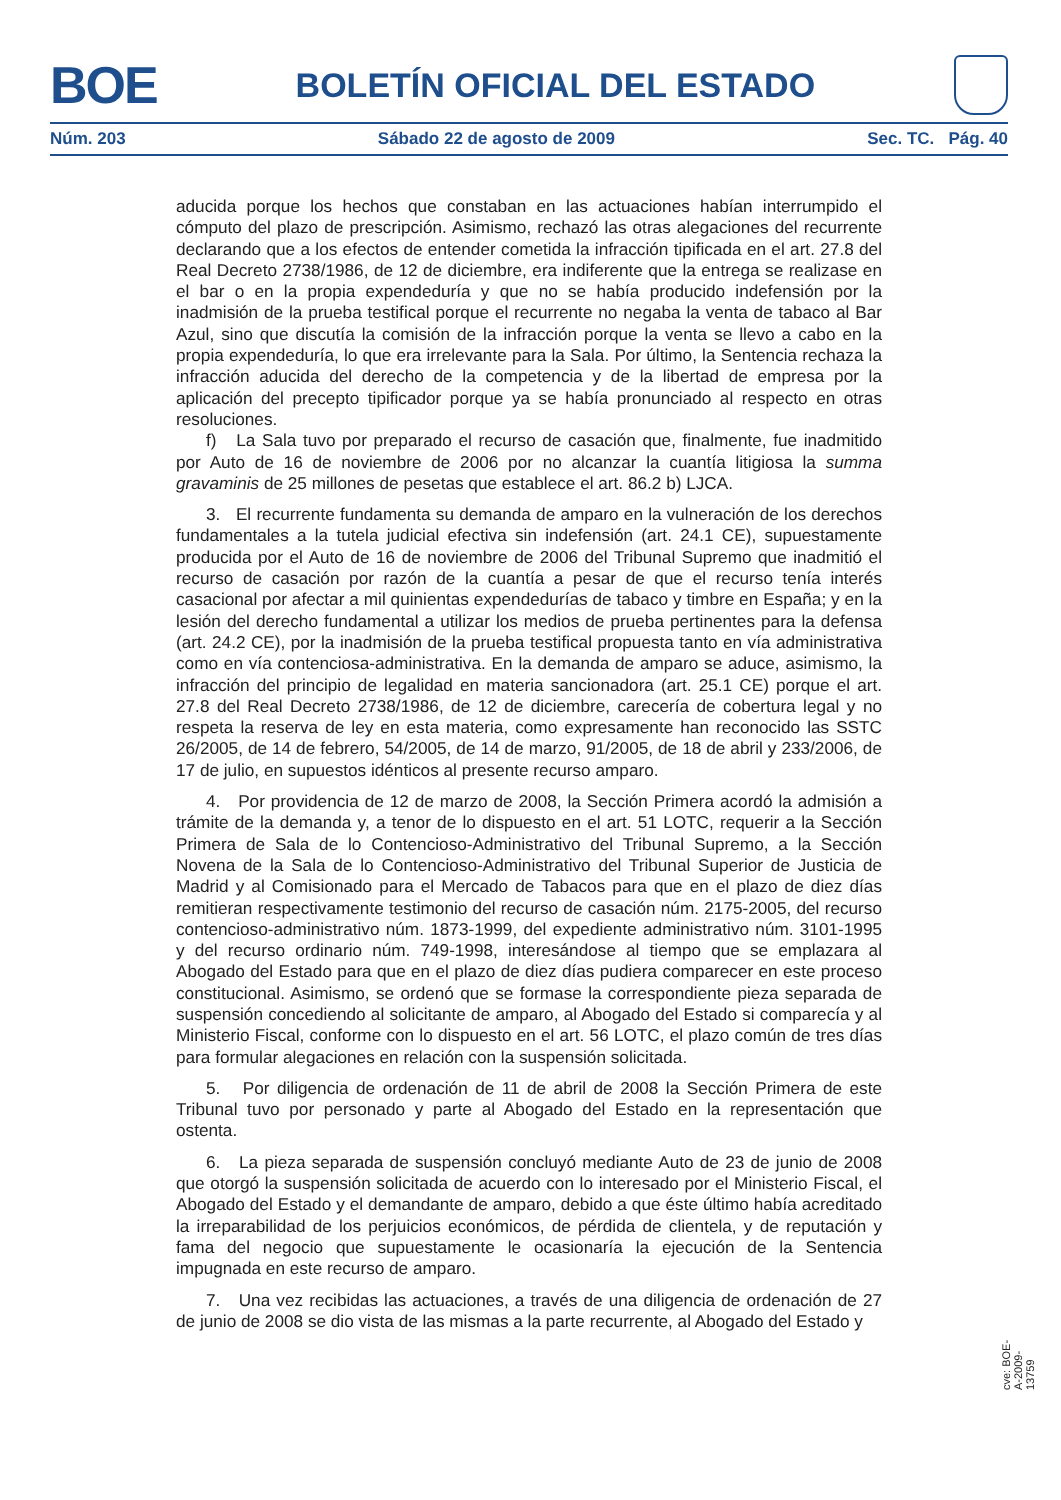BOE BOLETÍN OFICIAL DEL ESTADO
Núm. 203 Sábado 22 de agosto de 2009 Sec. TC. Pág. 40
aducida porque los hechos que constaban en las actuaciones habían interrumpido el cómputo del plazo de prescripción. Asimismo, rechazó las otras alegaciones del recurrente declarando que a los efectos de entender cometida la infracción tipificada en el art. 27.8 del Real Decreto 2738/1986, de 12 de diciembre, era indiferente que la entrega se realizase en el bar o en la propia expendeduría y que no se había producido indefensión por la inadmisión de la prueba testifical porque el recurrente no negaba la venta de tabaco al Bar Azul, sino que discutía la comisión de la infracción porque la venta se llevo a cabo en la propia expendeduría, lo que era irrelevante para la Sala. Por último, la Sentencia rechaza la infracción aducida del derecho de la competencia y de la libertad de empresa por la aplicación del precepto tipificador porque ya se había pronunciado al respecto en otras resoluciones.
f) La Sala tuvo por preparado el recurso de casación que, finalmente, fue inadmitido por Auto de 16 de noviembre de 2006 por no alcanzar la cuantía litigiosa la summa gravaminis de 25 millones de pesetas que establece el art. 86.2 b) LJCA.
3. El recurrente fundamenta su demanda de amparo en la vulneración de los derechos fundamentales a la tutela judicial efectiva sin indefensión (art. 24.1 CE), supuestamente producida por el Auto de 16 de noviembre de 2006 del Tribunal Supremo que inadmitió el recurso de casación por razón de la cuantía a pesar de que el recurso tenía interés casacional por afectar a mil quinientas expendedurías de tabaco y timbre en España; y en la lesión del derecho fundamental a utilizar los medios de prueba pertinentes para la defensa (art. 24.2 CE), por la inadmisión de la prueba testifical propuesta tanto en vía administrativa como en vía contenciosa-administrativa. En la demanda de amparo se aduce, asimismo, la infracción del principio de legalidad en materia sancionadora (art. 25.1 CE) porque el art. 27.8 del Real Decreto 2738/1986, de 12 de diciembre, carecería de cobertura legal y no respeta la reserva de ley en esta materia, como expresamente han reconocido las SSTC 26/2005, de 14 de febrero, 54/2005, de 14 de marzo, 91/2005, de 18 de abril y 233/2006, de 17 de julio, en supuestos idénticos al presente recurso amparo.
4. Por providencia de 12 de marzo de 2008, la Sección Primera acordó la admisión a trámite de la demanda y, a tenor de lo dispuesto en el art. 51 LOTC, requerir a la Sección Primera de Sala de lo Contencioso-Administrativo del Tribunal Supremo, a la Sección Novena de la Sala de lo Contencioso-Administrativo del Tribunal Superior de Justicia de Madrid y al Comisionado para el Mercado de Tabacos para que en el plazo de diez días remitieran respectivamente testimonio del recurso de casación núm. 2175-2005, del recurso contencioso-administrativo núm. 1873-1999, del expediente administrativo núm. 3101-1995 y del recurso ordinario núm. 749-1998, interesándose al tiempo que se emplazara al Abogado del Estado para que en el plazo de diez días pudiera comparecer en este proceso constitucional. Asimismo, se ordenó que se formase la correspondiente pieza separada de suspensión concediendo al solicitante de amparo, al Abogado del Estado si comparecía y al Ministerio Fiscal, conforme con lo dispuesto en el art. 56 LOTC, el plazo común de tres días para formular alegaciones en relación con la suspensión solicitada.
5. Por diligencia de ordenación de 11 de abril de 2008 la Sección Primera de este Tribunal tuvo por personado y parte al Abogado del Estado en la representación que ostenta.
6. La pieza separada de suspensión concluyó mediante Auto de 23 de junio de 2008 que otorgó la suspensión solicitada de acuerdo con lo interesado por el Ministerio Fiscal, el Abogado del Estado y el demandante de amparo, debido a que éste último había acreditado la irreparabilidad de los perjuicios económicos, de pérdida de clientela, y de reputación y fama del negocio que supuestamente le ocasionaría la ejecución de la Sentencia impugnada en este recurso de amparo.
7. Una vez recibidas las actuaciones, a través de una diligencia de ordenación de 27 de junio de 2008 se dio vista de las mismas a la parte recurrente, al Abogado del Estado y
cve: BOE-A-2009-13759